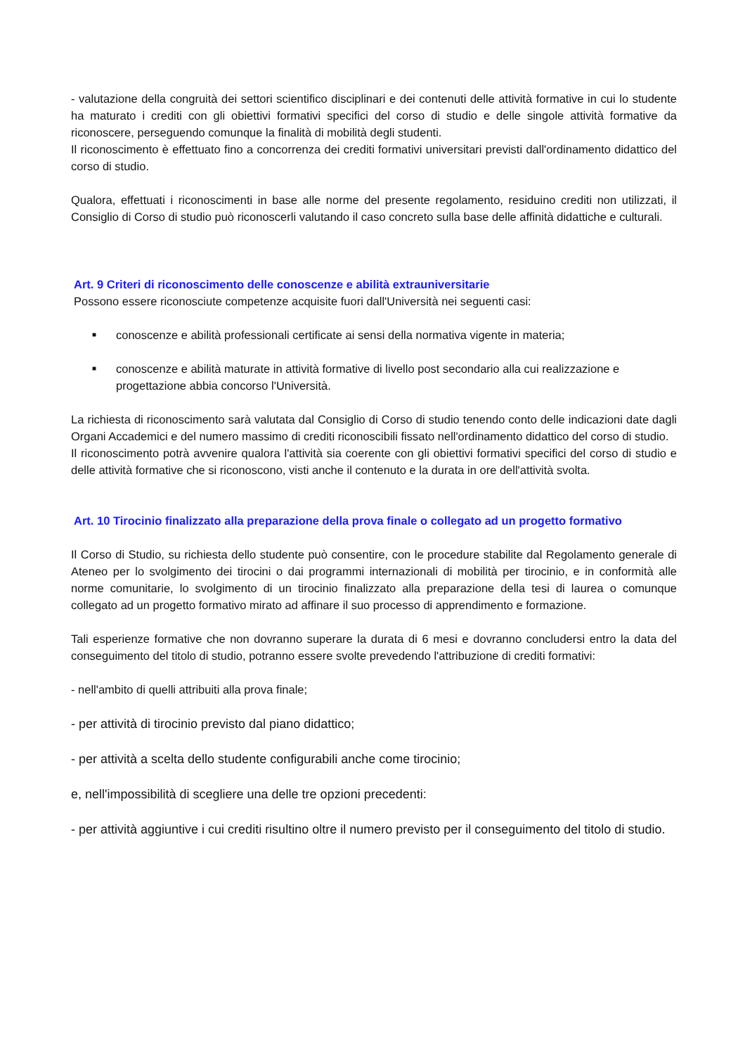- valutazione della congruità dei settori scientifico disciplinari e dei contenuti delle attività formative in cui lo studente ha maturato i crediti con gli obiettivi formativi specifici del corso di studio e delle singole attività formative da riconoscere, perseguendo comunque la finalità di mobilità degli studenti.
Il riconoscimento è effettuato fino a concorrenza dei crediti formativi universitari previsti dall'ordinamento didattico del corso di studio.
Qualora, effettuati i riconoscimenti in base alle norme del presente regolamento, residuino crediti non utilizzati, il Consiglio di Corso di studio può riconoscerli valutando il caso concreto sulla base delle affinità didattiche e culturali.
Art. 9 Criteri di riconoscimento delle conoscenze e abilità extrauniversitarie
Possono essere riconosciute competenze acquisite fuori dall'Università nei seguenti casi:
■ conoscenze e abilità professionali certificate ai sensi della normativa vigente in materia;
■ conoscenze e abilità maturate in attività formative di livello post secondario alla cui realizzazione e progettazione abbia concorso l'Università.
La richiesta di riconoscimento sarà valutata dal Consiglio di Corso di studio tenendo conto delle indicazioni date dagli Organi Accademici e del numero massimo di crediti riconoscibili fissato nell'ordinamento didattico del corso di studio.
Il riconoscimento potrà avvenire qualora l'attività sia coerente con gli obiettivi formativi specifici del corso di studio e delle attività formative che si riconoscono, visti anche il contenuto e la durata in ore dell'attività svolta.
Art. 10 Tirocinio finalizzato alla preparazione della prova finale o collegato ad un progetto formativo
Il Corso di Studio, su richiesta dello studente può consentire, con le procedure stabilite dal Regolamento generale di Ateneo per lo svolgimento dei tirocini o dai programmi internazionali di mobilità per tirocinio, e in conformità alle norme comunitarie, lo svolgimento di un tirocinio finalizzato alla preparazione della tesi di laurea o comunque collegato ad un progetto formativo mirato ad affinare il suo processo di apprendimento e formazione.
Tali esperienze formative che non dovranno superare la durata di 6 mesi e dovranno concludersi entro la data del conseguimento del titolo di studio, potranno essere svolte prevedendo l'attribuzione di crediti formativi:
- nell'ambito di quelli attribuiti alla prova finale;
- per attività di tirocinio previsto dal piano didattico;
- per attività a scelta dello studente configurabili anche come tirocinio;
e, nell'impossibilità di scegliere una delle tre opzioni precedenti:
- per attività aggiuntive i cui crediti risultino oltre il numero previsto per il conseguimento del titolo di studio.